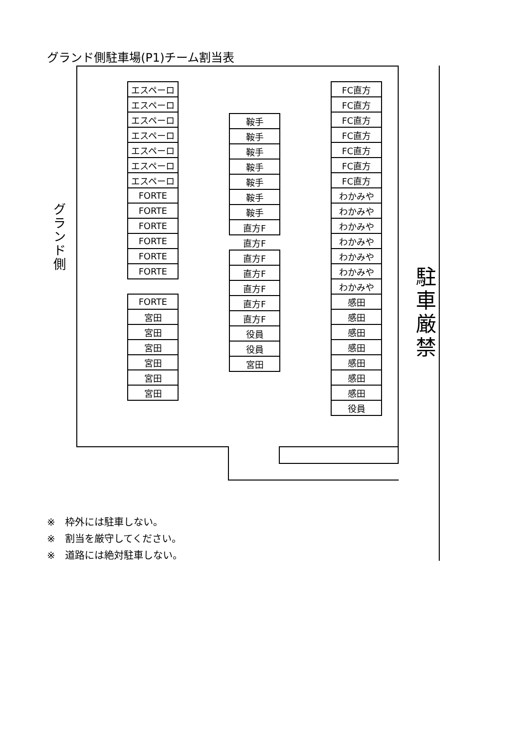グランド側駐車場(P1)チーム割当表
グランド側
| エスペーロ |
| エスペーロ |
| エスペーロ |
| エスペーロ |
| エスペーロ |
| エスペーロ |
| エスペーロ |
| FORTE |
| FORTE |
| FORTE |
| FORTE |
| FORTE |
| FORTE |
| FORTE |
| 宮田 |
| 宮田 |
| 宮田 |
| 宮田 |
| 宮田 |
| 宮田 |
| 鞍手 |
| 鞍手 |
| 鞍手 |
| 鞍手 |
| 鞍手 |
| 鞍手 |
| 鞍手 |
| 直方F |
| 直方F |
| 直方F |
| 直方F |
| 直方F |
| 直方F |
| 直方F |
| 役員 |
| 役員 |
| 宮田 |
| FC直方 |
| FC直方 |
| FC直方 |
| FC直方 |
| FC直方 |
| FC直方 |
| FC直方 |
| わかみや |
| わかみや |
| わかみや |
| わかみや |
| わかみや |
| わかみや |
| わかみや |
| 感田 |
| 感田 |
| 感田 |
| 感田 |
| 感田 |
| 感田 |
| 感田 |
| 役員 |
駐車厳禁
※　枠外には駐車しない。
※　割当を厳守してください。
※　道路には絶対駐車しない。